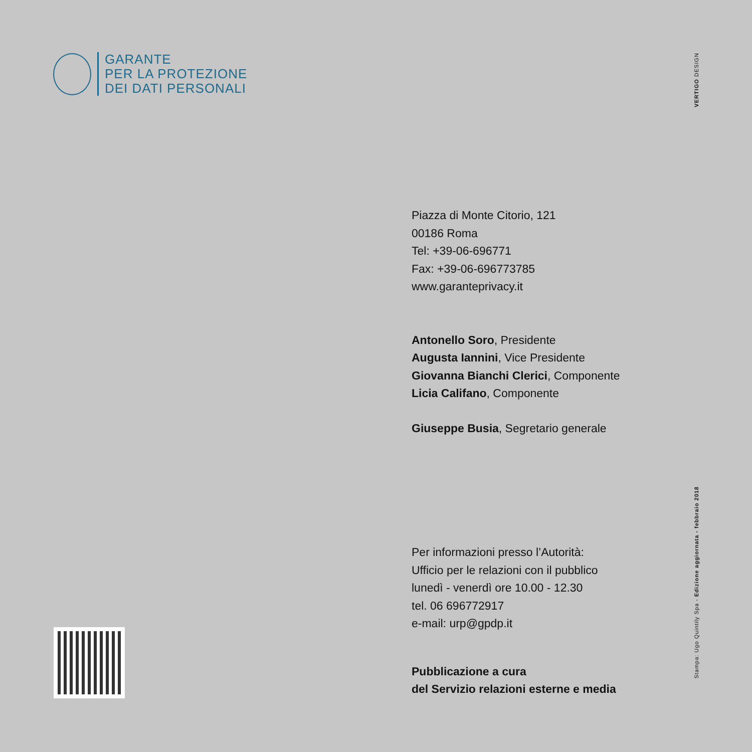GARANTE
PER LA PROTEZIONE
DEI DATI PERSONALI
VERTIGO DESIGN
Piazza di Monte Citorio, 121
00186 Roma
Tel: +39-06-696771
Fax: +39-06-696773785
www.garanteprivacy.it
Antonello Soro, Presidente
Augusta Iannini, Vice Presidente
Giovanna Bianchi Clerici, Componente
Licia Califano, Componente
Giuseppe Busia, Segretario generale
Per informazioni presso l’Autorità:
Ufficio per le relazioni con il pubblico
lunedì - venerdì ore 10.00 - 12.30
tel. 06 696772917
e-mail: urp@gpdp.it
Pubblicazione a cura
del Servizio relazioni esterne e media
Stampa: Ugo Quintily Spa - Edizione aggiornata - febbraio 2018